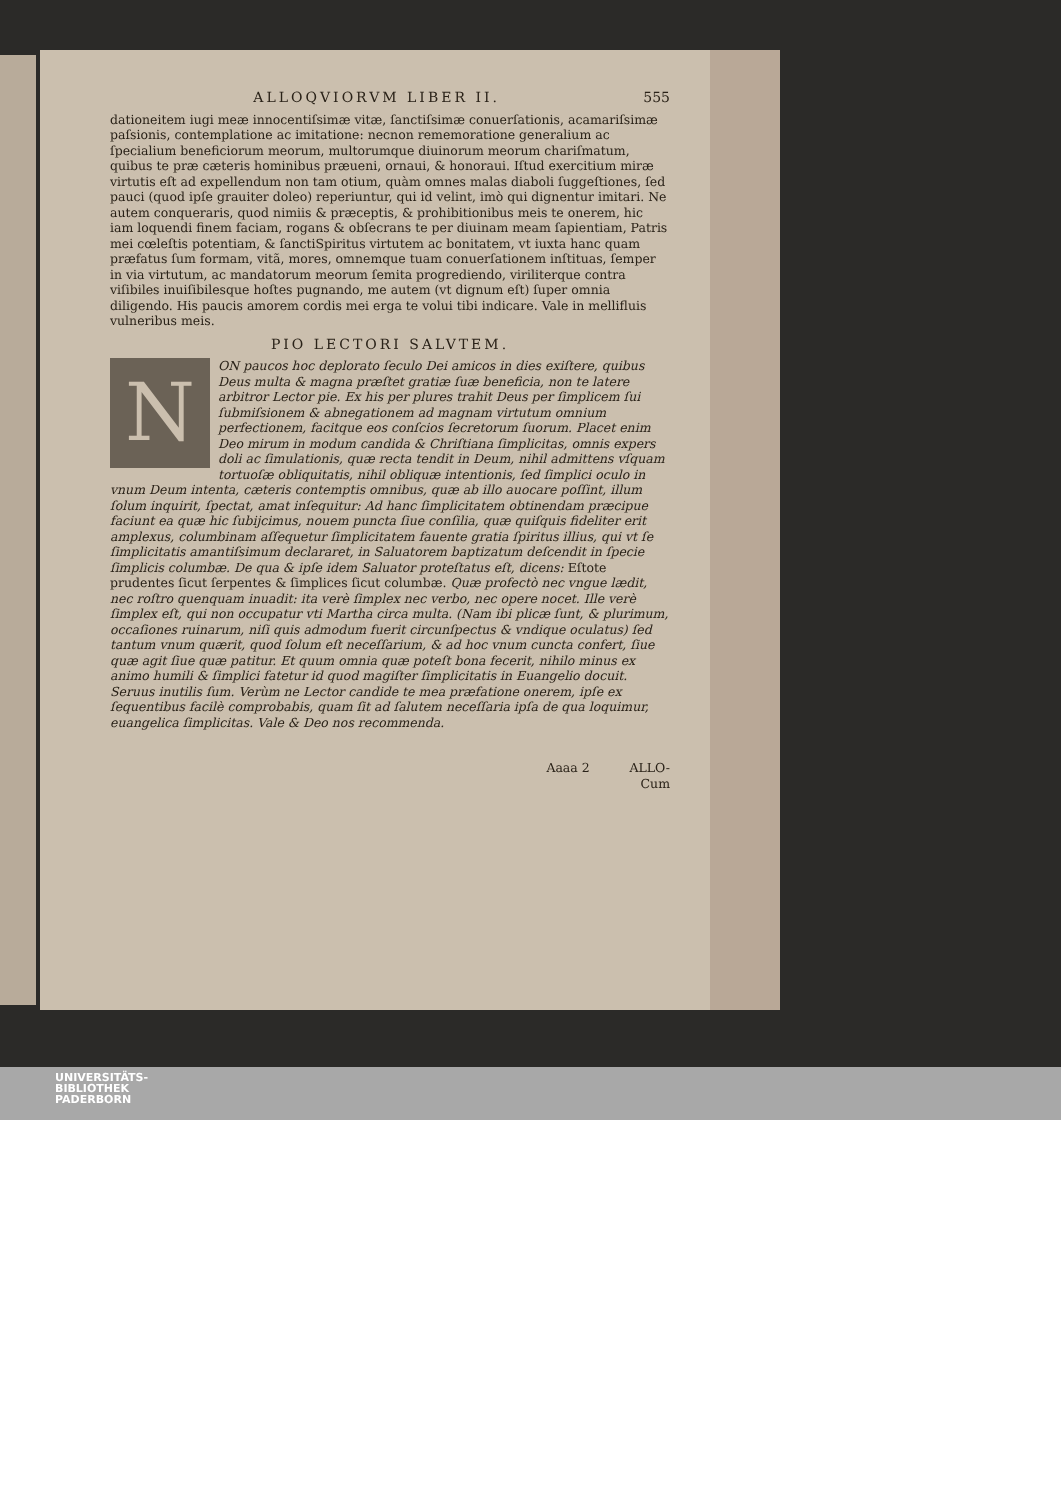ALLOQVIORVM LIBER II. 555
dationeitem iugi meæ innocentiſsimæ vitæ, ſanctiſsimæ conuerſationis, acamariſsimæ paſsionis, contemplatione ac imitatione: necnon rememoratione generalium ac ſpecialium beneficiorum meorum, multorumque diuinorum meorum chariſmatum, quibus te præ cæteris hominibus præueni, ornaui, & honoraui. Iſtud exercitium miræ virtutis eſt ad expellendum non tam otium, quàm omnes malas diaboli ſuggeſtiones, ſed pauci (quod ipſe grauiter doleo) reperiuntur, qui id velint, imò qui dignentur imitari. Ne autem conqueraris, quod nimiis & præceptis, & prohibitionibus meis te onerem, hic iam loquendi finem faciam, rogans & obſecrans te per diuinam meam ſapientiam, Patris mei cœleſtis potentiam, & ſanctiSpiritus virtutem ac bonitatem, vt iuxta hanc quam præfatus ſum formam, vitã, mores, omnemque tuam conuerſationem inſtituas, ſemper in via virtutum, ac mandatorum meorum ſemita progrediendo, viriliterque contra viſibiles inuiſibilesque hoſtes pugnando, me autem (vt dignum eſt) ſuper omnia diligendo. His paucis amorem cordis mei erga te volui tibi indicare. Vale in mellifluis vulneribus meis.
PIO LECTORI SALVTEM.
N
ON paucos hoc deplorato ſeculo Dei amicos in dies exiſtere, quibus Deus multa & magna præſtet gratiæ ſuæ beneficia, non te latere arbitror Lector pie. Ex his per plures trahit Deus per ſimplicem ſui ſubmiſsionem & abnegationem ad magnam virtutum omnium perfectionem, facitque eos conſcios ſecretorum ſuorum. Placet enim Deo mirum in modum candida & Chriſtiana ſimplicitas, omnis expers doli ac ſimulationis, quæ recta tendit in Deum, nihil admittens vſquam tortuoſæ obliquitatis, nihil obliquæ intentionis, ſed ſimplici oculo in vnum Deum intenta, cæteris contemptis omnibus, quæ ab illo auocare poſſint, illum ſolum inquirit, ſpectat, amat inſequitur: Ad hanc ſimplicitatem obtinendam præcipue faciunt ea quæ hic ſubijcimus, nouem puncta ſiue conſilia, quæ quiſquis fideliter erit amplexus, columbinam aſſequetur ſimplicitatem fauente gratia ſpiritus illius, qui vt ſe ſimplicitatis amantiſsimum declararet, in Saluatorem baptizatum deſcendit in ſpecie ſimplicis columbæ. De qua & ipſe idem Saluator proteſtatus eſt, dicens: Eſtote prudentes ſicut ſerpentes & ſimplices ſicut columbæ. Quæ profectò nec vngue lædit, nec roſtro quenquam inuadit: ita verè ſimplex nec verbo, nec opere nocet. Ille verè ſimplex eſt, qui non occupatur vti Martha circa multa. (Nam ibi plicæ ſunt, & plurimum, occaſiones ruinarum, niſi quis admodum fuerit circunſpectus & vndique oculatus) ſed tantum vnum quærit, quod ſolum eſt neceſſarium, & ad hoc vnum cuncta confert, ſiue quæ agit ſiue quæ patitur. Et quum omnia quæ poteſt bona fecerit, nihilo minus ex animo humili & ſimplici fatetur id quod magiſter ſimplicitatis in Euangelio docuit. Seruus inutilis ſum. Verùm ne Lector candide te mea præfatione onerem, ipſe ex ſequentibus facilè comprobabis, quam ſit ad ſalutem neceſſaria ipſa de qua loquimur, euangelica ſimplicitas. Vale & Deo nos recommenda.
Aaaa 2 ALLO-
Cum
UNIVERSITÄTS-
BIBLIOTHEK
PADERBORN